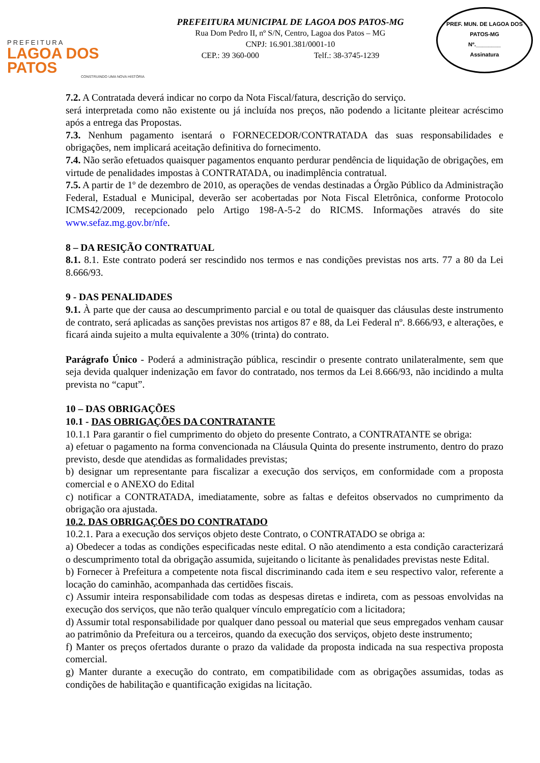PREFEITURA
LAGOA DOS PATOS
CONSTRUINDO UMA NOVA HISTÓRIA
PREFEITURA MUNICIPAL DE LAGOA DOS PATOS-MG
Rua Dom Pedro II, nº S/N, Centro, Lagoa dos Patos – MG
CNPJ: 16.901.381/0001-10
CEP.: 39 360-000 Telf.: 38-3745-1239
PREF. MUN. DE LAGOA DOS PATOS-MG
Nº.________
Assinatura
7.2. A Contratada deverá indicar no corpo da Nota Fiscal/fatura, descrição do serviço.
será interpretada como não existente ou já incluída nos preços, não podendo a licitante pleitear acréscimo após a entrega das Propostas.
7.3. Nenhum pagamento isentará o FORNECEDOR/CONTRATADA das suas responsabilidades e obrigações, nem implicará aceitação definitiva do fornecimento.
7.4. Não serão efetuados quaisquer pagamentos enquanto perdurar pendência de liquidação de obrigações, em virtude de penalidades impostas à CONTRATADA, ou inadimplência contratual.
7.5. A partir de 1º de dezembro de 2010, as operações de vendas destinadas a Órgão Público da Administração Federal, Estadual e Municipal, deverão ser acobertadas por Nota Fiscal Eletrônica, conforme Protocolo ICMS42/2009, recepcionado pelo Artigo 198-A-5-2 do RICMS. Informações através do site www.sefaz.mg.gov.br/nfe.
8 – DA RESIÇÃO CONTRATUAL
8.1. 8.1. Este contrato poderá ser rescindido nos termos e nas condições previstas nos arts. 77 a 80 da Lei 8.666/93.
9 - DAS PENALIDADES
9.1. À parte que der causa ao descumprimento parcial e ou total de quaisquer das cláusulas deste instrumento de contrato, será aplicadas as sanções previstas nos artigos 87 e 88, da Lei Federal nº. 8.666/93, e alterações, e ficará ainda sujeito a multa equivalente a 30% (trinta) do contrato.
Parágrafo Único - Poderá a administração pública, rescindir o presente contrato unilateralmente, sem que seja devida qualquer indenização em favor do contratado, nos termos da Lei 8.666/93, não incidindo a multa prevista no “caput”.
10 – DAS OBRIGAÇÕES
10.1 - DAS OBRIGAÇÕES DA CONTRATANTE
10.1.1 Para garantir o fiel cumprimento do objeto do presente Contrato, a CONTRATANTE se obriga:
a) efetuar o pagamento na forma convencionada na Cláusula Quinta do presente instrumento, dentro do prazo previsto, desde que atendidas as formalidades previstas;
b) designar um representante para fiscalizar a execução dos serviços, em conformidade com a proposta comercial e o ANEXO do Edital
c) notificar a CONTRATADA, imediatamente, sobre as faltas e defeitos observados no cumprimento da obrigação ora ajustada.
10.2. DAS OBRIGAÇÕES DO CONTRATADO
10.2.1. Para a execução dos serviços objeto deste Contrato, o CONTRATADO se obriga a:
a) Obedecer a todas as condições especificadas neste edital. O não atendimento a esta condição caracterizará o descumprimento total da obrigação assumida, sujeitando o licitante às penalidades previstas neste Edital.
b) Fornecer à Prefeitura a competente nota fiscal discriminando cada item e seu respectivo valor, referente a locação do caminhão, acompanhada das certidões fiscais.
c) Assumir inteira responsabilidade com todas as despesas diretas e indireta, com as pessoas envolvidas na execução dos serviços, que não terão qualquer vínculo empregatício com a licitadora;
d) Assumir total responsabilidade por qualquer dano pessoal ou material que seus empregados venham causar ao patrimônio da Prefeitura ou a terceiros, quando da execução dos serviços, objeto deste instrumento;
f) Manter os preços ofertados durante o prazo da validade da proposta indicada na sua respectiva proposta comercial.
g) Manter durante a execução do contrato, em compatibilidade com as obrigações assumidas, todas as condições de habilitação e quantificação exigidas na licitação.